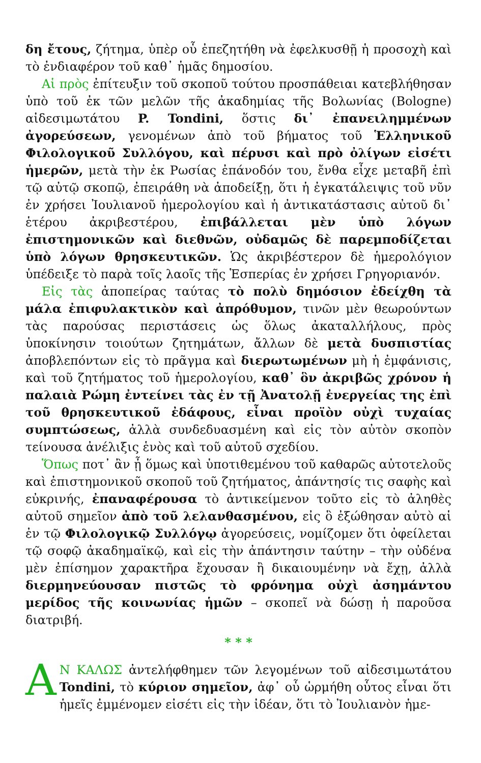δη ἔτους, ζήτημα, ὑπὲρ οὗ ἐπεζητήθη νὰ ἐφελκυσθῇ ἡ προσοχὴ καὶ τὸ ἐνδιαφέρον τοῦ καθ᾽ ἡμᾶς δημοσίου.
Αἱ πρὸς ἐπίτευξιν τοῦ σκοποῦ τούτου προσπάθειαι κατεβλήθησαν ὑπὸ τοῦ ἐκ τῶν μελῶν τῆς ἀκαδημίας τῆς Βολωνίας (Bologne) αἰδεσιμωτάτου P. Tondini, ὅστις δι᾽ ἐπανειλημμένων ἀγορεύσεων, γενομένων ἀπὸ τοῦ βήματος τοῦ Ἑλληνικοῦ Φιλολογικοῦ Συλλόγου, καὶ πέρυσι καὶ πρὸ ὀλίγων εἰσέτι ἡμερῶν, μετὰ τὴν ἐκ Ρωσίας ἐπάνοδόν του, ἔνθα εἶχε μεταβῆ ἐπὶ τῷ αὐτῷ σκοπῷ, ἐπειράθη νὰ ἀποδείξῃ, ὅτι ἡ ἐγκατάλειψις τοῦ νῦν ἐν χρήσει Ἰουλιανοῦ ἡμερολογίου καὶ ἡ ἀντικατάστασις αὐτοῦ δι᾽ ἑτέρου ἀκριβεστέρου, ἐπιβάλλεται μὲν ὑπὸ λόγων ἐπιστημονικῶν καὶ διεθνῶν, οὐδαμῶς δὲ παρεμποδίζεται ὑπὸ λόγων θρησκευτικῶν. Ὡς ἀκριβέστερον δὲ ἡμερολόγιον ὑπέδειξε τὸ παρὰ τοῖς λαοῖς τῆς Ἑσπερίας ἐν χρήσει Γρηγοριανόν.
Εἰς τὰς ἀποπείρας ταύτας τὸ πολὺ δημόσιον ἐδείχθη τὰ μάλα ἐπιφυλακτικὸν καὶ ἀπρόθυμον, τινῶν μὲν θεωρούντων τὰς παρούσας περιστάσεις ὡς ὅλως ἀκαταλλήλους, πρὸς ὑποκίνησιν τοιούτων ζητημάτων, ἄλλων δὲ μετὰ δυσπιστίας ἀποβλεπόντων εἰς τὸ πρᾶγμα καὶ διερωτωμένων μὴ ἡ ἐμφάνισις, καὶ τοῦ ζητήματος τοῦ ἡμερολογίου, καθ᾽ ὃν ἀκριβῶς χρόνον ἡ παλαιὰ Ρώμη ἐντείνει τὰς ἐν τῇ Ἀνατολῇ ἐνεργείας της ἐπὶ τοῦ θρησκευτικοῦ ἐδάφους, εἶναι προϊὸν οὐχὶ τυχαίας συμπτώσεως, ἀλλὰ συνδεδυασμένη καὶ εἰς τὸν αὐτὸν σκοπὸν τείνουσα ἀνέλιξις ἑνὸς καὶ τοῦ αὐτοῦ σχεδίου.
Ὅπως ποτ᾽ ἂν ᾖ ὅμως καὶ ὑποτιθεμένου τοῦ καθαρῶς αὐτοτελοῦς καὶ ἐπιστημονικοῦ σκοποῦ τοῦ ζητήματος, ἀπάντησίς τις σαφὴς καὶ εὐκρινής, ἐπαναφέρουσα τὸ ἀντικείμενον τοῦτο εἰς τὸ ἀληθὲς αὐτοῦ σημεῖον ἀπὸ τοῦ λελανθασμένου, εἰς ὃ ἐξώθησαν αὐτὸ αἱ ἐν τῷ Φιλολογικῷ Συλλόγῳ ἀγορεύσεις, νομίζομεν ὅτι ὀφείλεται τῷ σοφῷ ἀκαδημαϊκῷ, καὶ εἰς τὴν ἀπάντησιν ταύτην – τὴν οὐδένα μὲν ἐπίσημον χαρακτῆρα ἔχουσαν ἢ δικαιουμένην νὰ ἔχῃ, ἀλλὰ διερμηνεύουσαν πιστῶς τὸ φρόνημα οὐχὶ ἀσημάντου μερίδος τῆς κοινωνίας ἡμῶν – σκοπεῖ νὰ δώσῃ ἡ παροῦσα διατριβή.
* * *
ΑΝ ΚΑΛΩΣ ἀντελήφθημεν τῶν λεγομένων τοῦ αἰδεσιμωτάτου Tondini, τὸ κύριον σημεῖον, ἀφ᾽ οὗ ὡρμήθη οὗτος εἶναι ὅτι ἡμεῖς ἐμμένομεν εἰσέτι εἰς τὴν ἰδέαν, ὅτι τὸ Ἰουλιανὸν ἡμε-